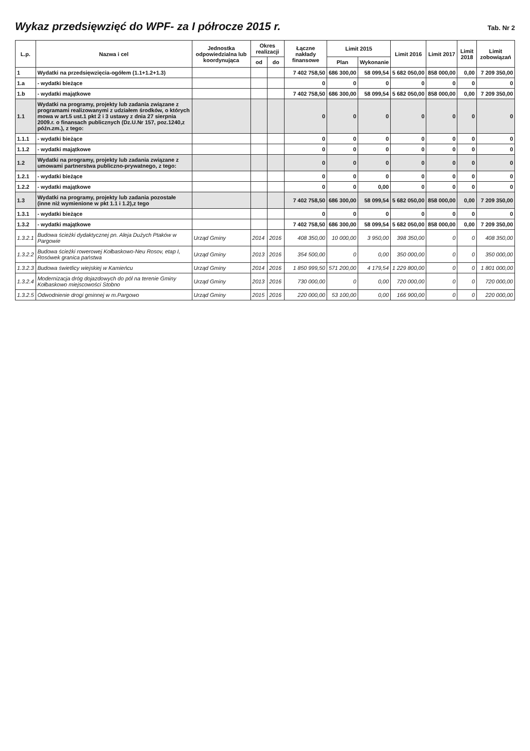Wykaz przedsięwzięć do WPF- za I półrocze 2015 r.
Tab. Nr 2
| L.p. | Nazwa i cel | Jednostka odpowiedzialna lub koordynująca | Okres realizacji | | Łączne nakłady finansowe | Limit 2015 | | Limit 2016 | Limit 2017 | Limit 2018 | Limit zobowiązań |
| --- | --- | --- | --- | --- | --- | --- | --- | --- | --- | --- | --- |
| | | | od | do | | Plan | Wykonanie | | | | |
| 1 | Wydatki na przedsięwzięcia-ogółem (1.1+1.2+1.3) | | | | 7 402 758,50 | 686 300,00 | 58 099,54 | 5 682 050,00 | 858 000,00 | 0,00 | 7 209 350,00 |
| 1.a | - wydatki bieżące | | | | 0 | 0 | 0 | 0 | 0 | 0 | 0 |
| 1.b | - wydatki majątkowe | | | | 7 402 758,50 | 686 300,00 | 58 099,54 | 5 682 050,00 | 858 000,00 | 0,00 | 7 209 350,00 |
| 1.1 | Wydatki na programy, projekty lub zadania związane z programami realizowanymi z udziałem środków, o których mowa w art.5 ust.1 pkt 2 i 3 ustawy z dnia 27 sierpnia 2009.r. o finansach publicznych (Dz.U.Nr 157, poz.1240,z późn.zm.), z tego: | | | | 0 | 0 | 0 | 0 | 0 | 0 | 0 |
| 1.1.1 | - wydatki bieżące | | | | 0 | 0 | 0 | 0 | 0 | 0 | 0 |
| 1.1.2 | - wydatki majątkowe | | | | 0 | 0 | 0 | 0 | 0 | 0 | 0 |
| 1.2 | Wydatki na programy, projekty lub zadania związane z umowami partnerstwa publiczno-prywatnego, z tego: | | | | 0 | 0 | 0 | 0 | 0 | 0 | 0 |
| 1.2.1 | - wydatki bieżące | | | | 0 | 0 | 0 | 0 | 0 | 0 | 0 |
| 1.2.2 | - wydatki majątkowe | | | | 0 | 0 | 0,00 | 0 | 0 | 0 | 0 |
| 1.3 | Wydatki na programy, projekty lub zadania pozostałe (inne niż wymienione w pkt 1.1 i 1.2),z tego | | | | 7 402 758,50 | 686 300,00 | 58 099,54 | 5 682 050,00 | 858 000,00 | 0,00 | 7 209 350,00 |
| 1.3.1 | - wydatki bieżące | | | | 0 | 0 | 0 | 0 | 0 | 0 | 0 |
| 1.3.2 | - wydatki majątkowe | | | | 7 402 758,50 | 686 300,00 | 58 099,54 | 5 682 050,00 | 858 000,00 | 0,00 | 7 209 350,00 |
| 1.3.2.1 | Budowa ścieżki dydaktycznej pn. Aleja Dużych Ptaków w Pargowie | Urząd Gminy | 2014 | 2016 | 408 350,00 | 10 000,00 | 3 950,00 | 398 350,00 | 0 | 0 | 408 350,00 |
| 1.3.2.2 | Budowa ścieżki rowerowej Kołbaskowo-Neu Rosov, etap I, Rosówek granica państwa | Urząd Gminy | 2013 | 2016 | 354 500,00 | 0 | 0,00 | 350 000,00 | 0 | 0 | 350 000,00 |
| 1.3.2.3 | Budowa świetlicy wiejskiej w Kamieńcu | Urząd Gminy | 2014 | 2016 | 1 850 999,50 | 571 200,00 | 4 179,54 | 1 229 800,00 | 0 | 0 | 1 801 000,00 |
| 1.3.2.4 | Modernizacja dróg dojazdowych do pól na terenie Gminy Kołbaskowo miejscowości Stobno | Urząd Gminy | 2013 | 2016 | 730 000,00 | 0 | 0,00 | 720 000,00 | 0 | 0 | 720 000,00 |
| 1.3.2.5 | Odwodnienie drogi gminnej w m.Pargowo | Urząd Gminy | 2015 | 2016 | 220 000,00 | 53 100,00 | 0,00 | 166 900,00 | 0 | 0 | 220 000,00 |